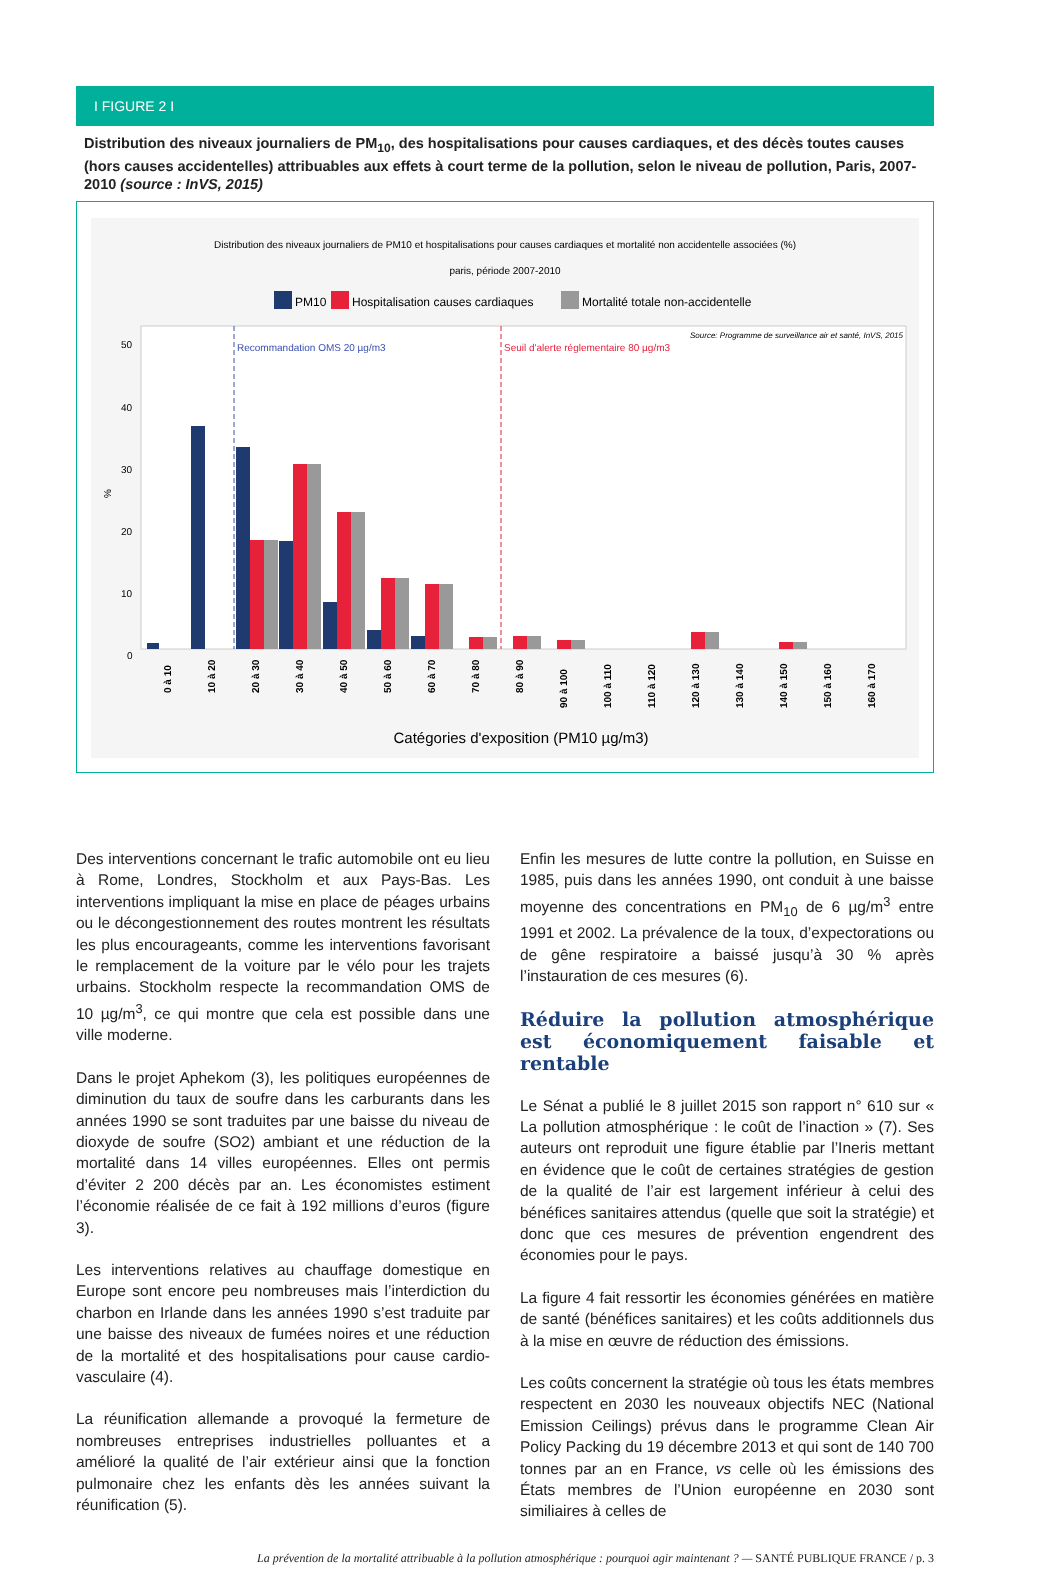I FIGURE 2 I
Distribution des niveaux journaliers de PM<sub>10</sub>, des hospitalisations pour causes cardiaques, et des décès toutes causes (hors causes accidentelles) attribuables aux effets à court terme de la pollution, selon le niveau de pollution, Paris, 2007-2010 (source : InVS, 2015)
Distribution des niveaux journaliers de PM10 et hospitalisations pour causes cardiaques et mortalité non accidentelle associées (%)
paris, période 2007-2010
PM10
Hospitalisation causes cardiaques
Mortalité totale non-accidentelle
50
40
30
20
10
0
%
Recommandation OMS 20 µg/m3
Seuil d'alerte réglementaire 80 µg/m3
Source: Programme de surveillance air et santé, InVS, 2015
0 à 10
10 à 20
20 à 30
30 à 40
40 à 50
50 à 60
60 à 70
70 à 80
80 à 90
90 à 100
100 à 110
110 à 120
120 à 130
130 à 140
140 à 150
150 à 160
160 à 170
Catégories d'exposition (PM10 µg/m3)
Des interventions concernant le trafic automobile ont eu lieu à Rome, Londres, Stockholm et aux Pays-Bas. Les interventions impliquant la mise en place de péages urbains ou le décongestionnement des routes montrent les résultats les plus encourageants, comme les interventions favorisant le remplacement de la voiture par le vélo pour les trajets urbains. Stockholm respecte la recommandation OMS de 10 µg/m<sup>3</sup>, ce qui montre que cela est possible dans une ville moderne.
Dans le projet Aphekom (3), les politiques européennes de diminution du taux de soufre dans les carburants dans les années 1990 se sont traduites par une baisse du niveau de dioxyde de soufre (SO2) ambiant et une réduction de la mortalité dans 14 villes européennes. Elles ont permis d’éviter 2 200 décès par an. Les économistes estiment l’économie réalisée de ce fait à 192 millions d’euros (figure 3).
Les interventions relatives au chauffage domestique en Europe sont encore peu nombreuses mais l’interdiction du charbon en Irlande dans les années 1990 s’est traduite par une baisse des niveaux de fumées noires et une réduction de la mortalité et des hospitalisations pour cause cardio-vasculaire (4).
La réunification allemande a provoqué la fermeture de nombreuses entreprises industrielles polluantes et a amélioré la qualité de l’air extérieur ainsi que la fonction pulmonaire chez les enfants dès les années suivant la réunification (5).
Enfin les mesures de lutte contre la pollution, en Suisse en 1985, puis dans les années 1990, ont conduit à une baisse moyenne des concentrations en PM<sub>10</sub> de 6 µg/m<sup>3</sup> entre 1991 et 2002. La prévalence de la toux, d’expectorations ou de gêne respiratoire a baissé jusqu’à 30 % après l’instauration de ces mesures (6).
Réduire la pollution atmosphérique est économiquement faisable et rentable
Le Sénat a publié le 8 juillet 2015 son rapport n° 610 sur « La pollution atmosphérique : le coût de l’inaction » (7). Ses auteurs ont reproduit une figure établie par l’Ineris mettant en évidence que le coût de certaines stratégies de gestion de la qualité de l’air est largement inférieur à celui des bénéfices sanitaires attendus (quelle que soit la stratégie) et donc que ces mesures de prévention engendrent des économies pour le pays.
La figure 4 fait ressortir les économies générées en matière de santé (bénéfices sanitaires) et les coûts additionnels dus à la mise en œuvre de réduction des émissions.
Les coûts concernent la stratégie où tous les états membres respectent en 2030 les nouveaux objectifs NEC (National Emission Ceilings) prévus dans le programme Clean Air Policy Packing du 19 décembre 2013 et qui sont de 140 700 tonnes par an en France, vs celle où les émissions des États membres de l’Union européenne en 2030 sont similiaires à celles de
La prévention de la mortalité attribuable à la pollution atmosphérique : pourquoi agir maintenant ? — SANTÉ PUBLIQUE FRANCE / p. 3